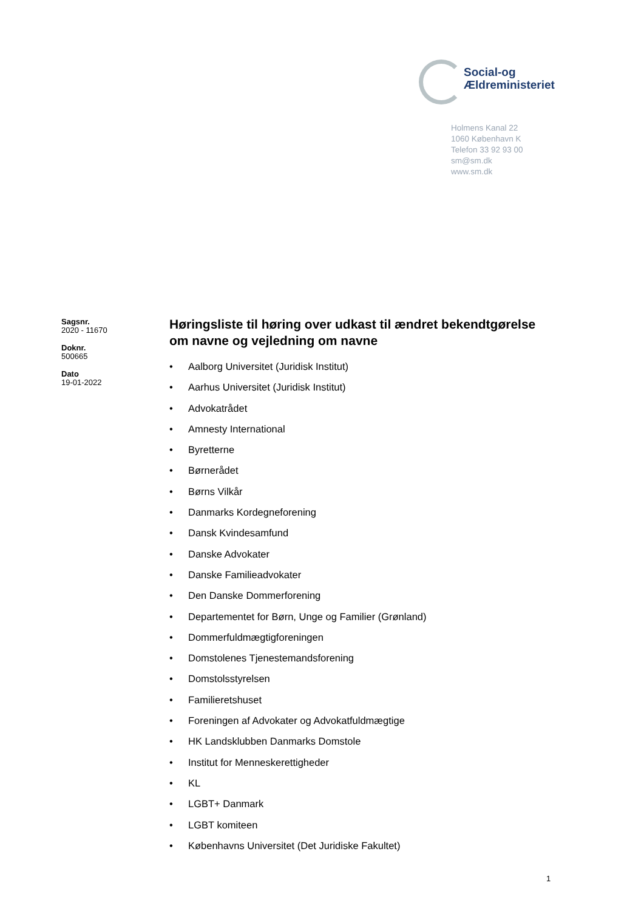Social-og
Ældreministeriet
Holmens Kanal 22
1060 København K
Telefon 33 92 93 00
sm@sm.dk
www.sm.dk
Sagsnr.
2020 - 11670
Doknr.
500665
Dato
19-01-2022
Høringsliste til høring over udkast til ændret bekendtgørelse om navne og vejledning om navne
• Aalborg Universitet (Juridisk Institut)
• Aarhus Universitet (Juridisk Institut)
• Advokatrådet
• Amnesty International
• Byretterne
• Børnerådet
• Børns Vilkår
• Danmarks Kordegneforening
• Dansk Kvindesamfund
• Danske Advokater
• Danske Familieadvokater
• Den Danske Dommerforening
• Departementet for Børn, Unge og Familier (Grønland)
• Dommerfuldmægtigforeningen
• Domstolenes Tjenestemandsforening
• Domstolsstyrelsen
• Familieretshuset
• Foreningen af Advokater og Advokatfuldmægtige
• HK Landsklubben Danmarks Domstole
• Institut for Menneskerettigheder
• KL
• LGBT+ Danmark
• LGBT komiteen
• Københavns Universitet (Det Juridiske Fakultet)
1